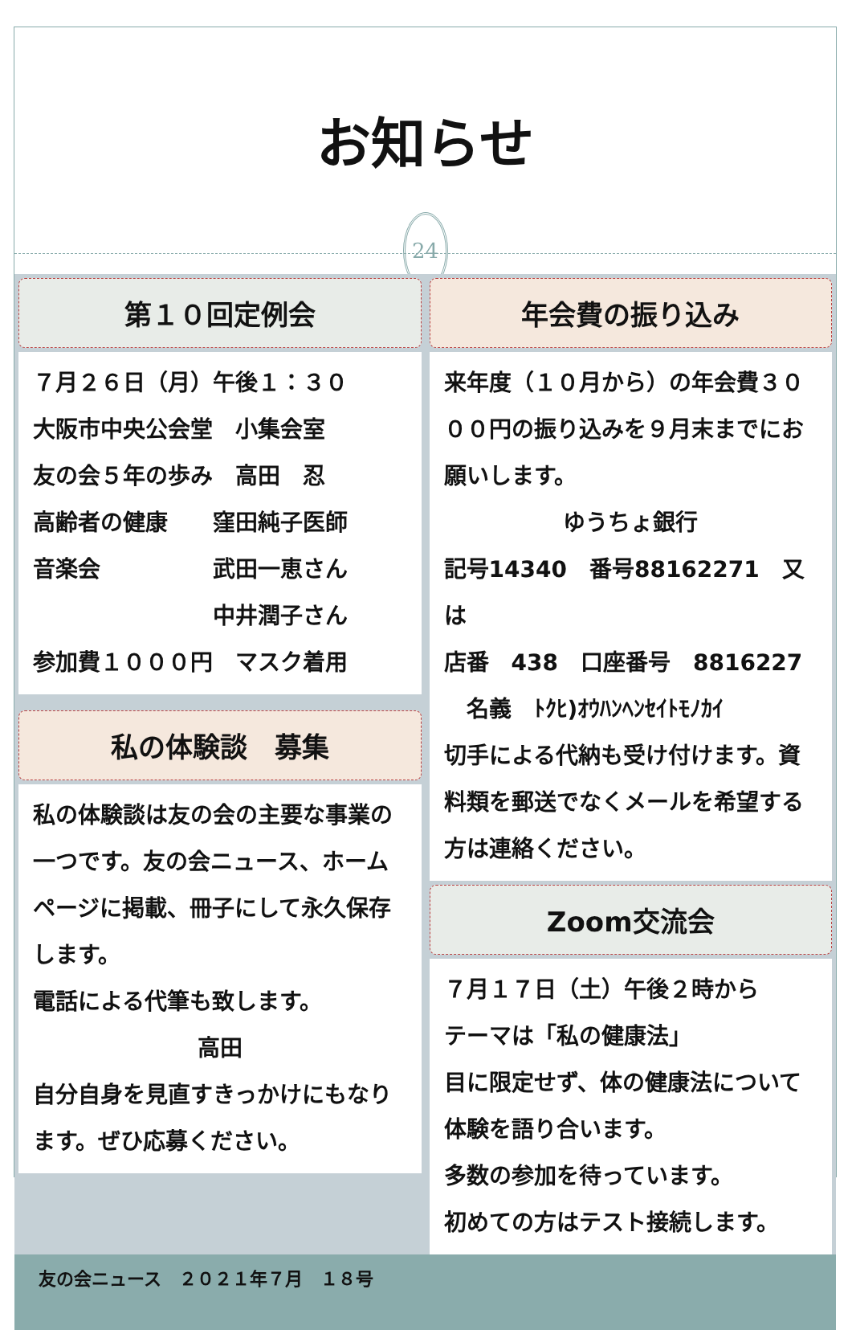お知らせ
24
第１０回定例会
７月２６日（月）午後１：３０
大阪市中央公会堂　小集会室
友の会５年の歩み　高田　忍
高齢者の健康　　窪田純子医師
音楽会　　　　　武田一恵さん
　　　　　　　　中井潤子さん
参加費１０００円　マスク着用
私の体験談　募集
私の体験談は友の会の主要な事業の一つです。友の会ニュース、ホームページに掲載、冊子にして永久保存します。
電話による代筆も致します。
高田
自分自身を見直すきっかけにもなります。ぜひ応募ください。
年会費の振り込み
来年度（１０月から）の年会費３０００円の振り込みを９月末までにお願いします。
ゆうちょ銀行
記号14340　番号88162271　又は
店番　438　口座番号　8816227
　名義　ﾄｸﾋ)ｵｳﾊﾝﾍﾝｾｲﾄﾓﾉｶｲ
切手による代納も受け付けます。資料類を郵送でなくメールを希望する方は連絡ください。
Zoom交流会
７月１７日（土）午後２時から
テーマは「私の健康法」
目に限定せず、体の健康法について体験を語り合います。
多数の参加を待っています。
初めての方はテスト接続します。
友の会ニュース　２０２１年７月　１８号